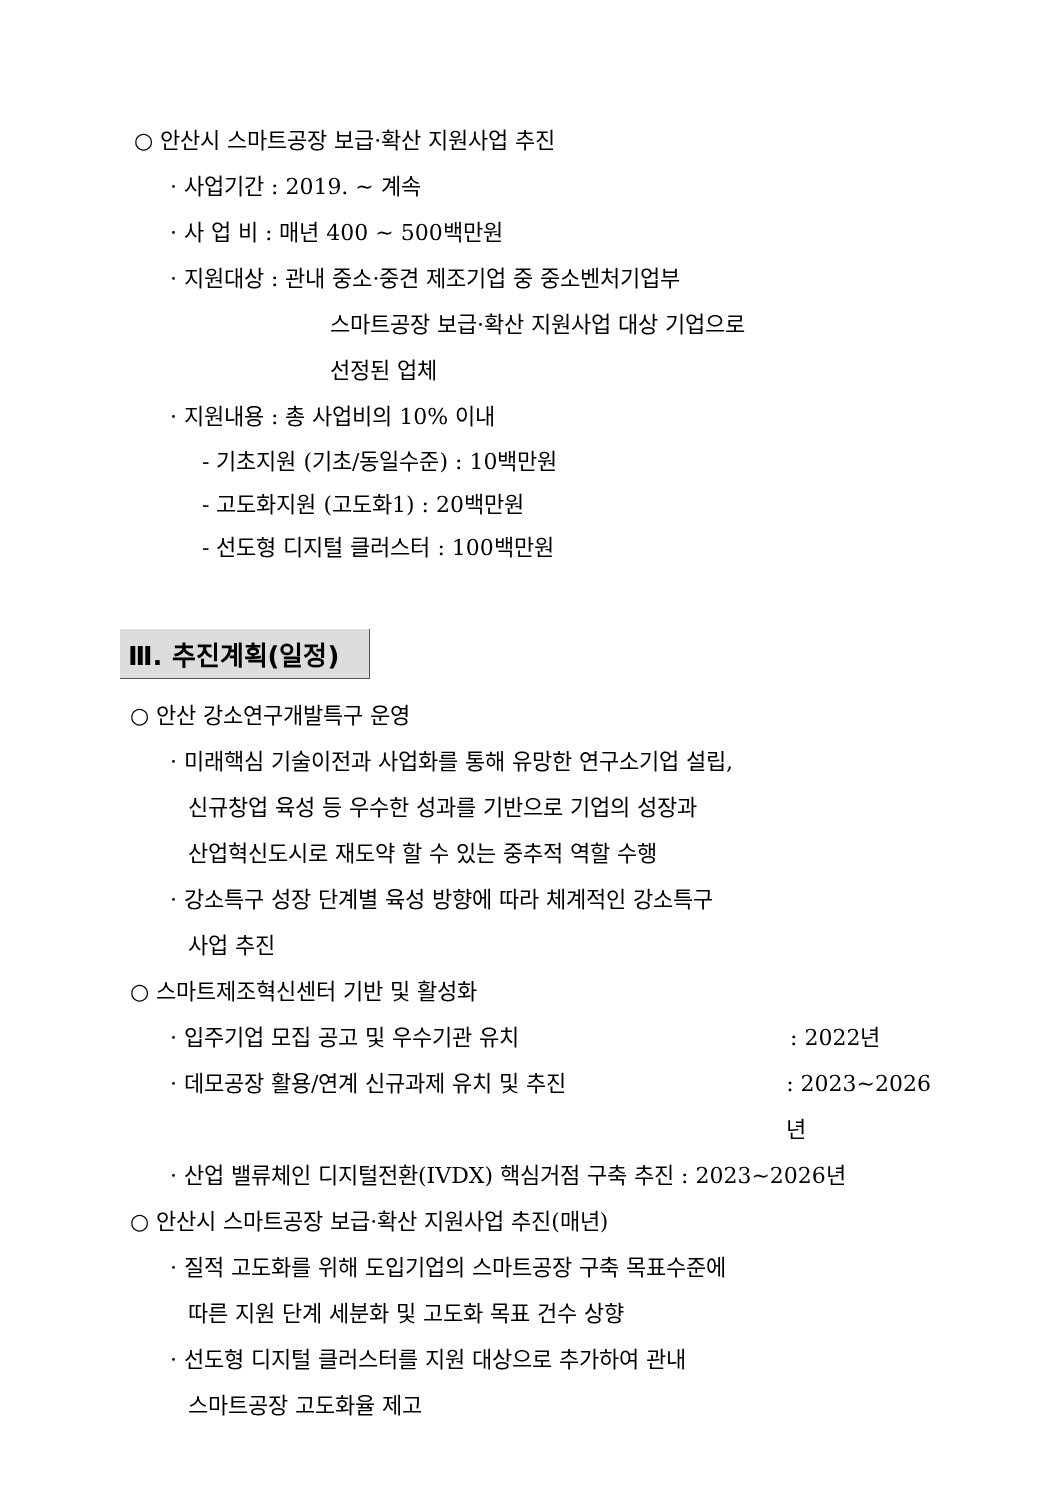○ 안산시 스마트공장 보급·확산 지원사업 추진
· 사업기간 : 2019. ~ 계속
· 사 업 비 : 매년 400 ~ 500백만원
· 지원대상 : 관내 중소·중견 제조기업 중 중소벤처기업부
스마트공장 보급·확산 지원사업 대상 기업으로
선정된 업체
· 지원내용 : 총 사업비의 10% 이내
- 기초지원 (기초/동일수준) : 10백만원
- 고도화지원 (고도화1) : 20백만원
- 선도형 디지털 클러스터 : 100백만원
Ⅲ. 추진계획(일정)
○ 안산 강소연구개발특구 운영
· 미래핵심 기술이전과 사업화를 통해 유망한 연구소기업 설립,
신규창업 육성 등 우수한 성과를 기반으로 기업의 성장과
산업혁신도시로 재도약 할 수 있는 중추적 역할 수행
· 강소특구 성장 단계별 육성 방향에 따라 체계적인 강소특구
사업 추진
○ 스마트제조혁신센터 기반 및 활성화
· 입주기업 모집 공고 및 우수기관 유치 : 2022년
· 데모공장 활용/연계 신규과제 유치 및 추진 : 2023~2026년
· 산업 밸류체인 디지털전환(IVDX) 핵심거점 구축 추진 : 2023~2026년
○ 안산시 스마트공장 보급·확산 지원사업 추진(매년)
· 질적 고도화를 위해 도입기업의 스마트공장 구축 목표수준에
따른 지원 단계 세분화 및 고도화 목표 건수 상향
· 선도형 디지털 클러스터를 지원 대상으로 추가하여 관내
스마트공장 고도화율 제고